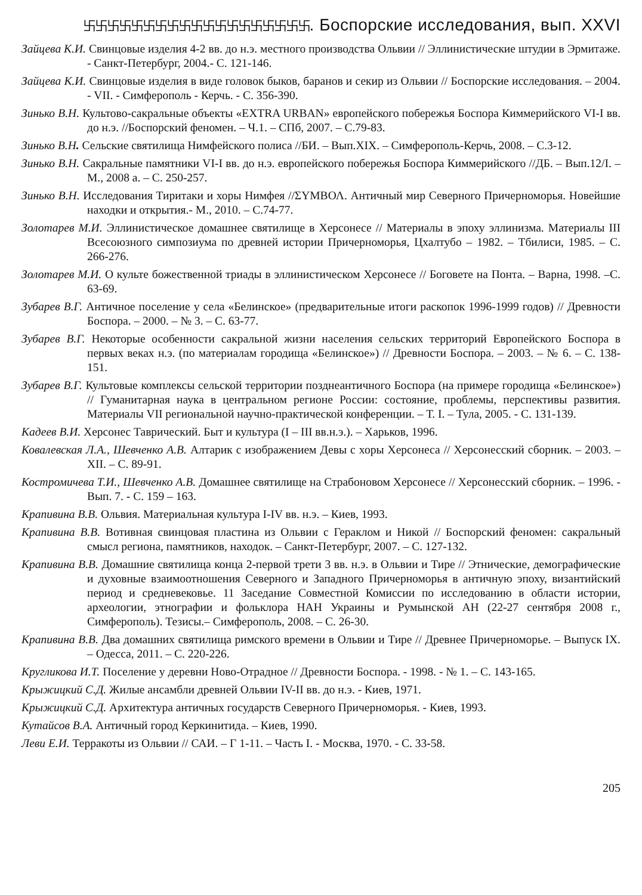卐卐卐卐卐卐卐卐卐卐卐卐卐卐卐卐卐卐卐. Боспорские исследования, вып. XXVI
Зайцева К.И. Свинцовые изделия 4-2 вв. до н.э. местного производства Ольвии // Эллинистические штудии в Эрмитаже. - Санкт-Петербург, 2004.- С. 121-146.
Зайцева К.И. Свинцовые изделия в виде головок быков, баранов и секир из Ольвии // Боспорские исследования. – 2004. - VII. - Симферополь - Керчь. - С. 356-390.
Зинько В.Н. Культово-сакральные объекты «EXTRA URBAN» европейского побережья Боспора Киммерийского VI-I вв. до н.э. //Боспорский феномен. – Ч.1. – СПб, 2007. – С.79-83.
Зинько В.Н. Сельские святилища Нимфейского полиса //БИ. – Вып.XIX. – Симферополь-Керчь, 2008. – С.3-12.
Зинько В.Н. Сакральные памятники VI-I вв. до н.э. европейского побережья Боспора Киммерийского //ДБ. – Вып.12/I. – М., 2008 а. – С. 250-257.
Зинько В.Н. Исследования Тиритаки и хоры Нимфея //ΣΥΜΒΟΛ. Античный мир Северного Причерноморья. Новейшие находки и открытия.- М., 2010. – С.74-77.
Золотарев М.И. Эллинистическое домашнее святилище в Херсонесе // Материалы в эпоху эллинизма. Материалы III Всесоюзного симпозиума по древней истории Причерноморья, Цхалтубо – 1982. – Тбилиси, 1985. – С. 266-276.
Золотарев М.И. О культе божественной триады в эллинистическом Херсонесе // Боговете на Понта. – Варна, 1998. –С. 63-69.
Зубарев В.Г. Античное поселение у села «Белинское» (предварительные итоги раскопок 1996-1999 годов) // Древности Боспора. – 2000. – № 3. – С. 63-77.
Зубарев В.Г. Некоторые особенности сакральной жизни населения сельских территорий Европейского Боспора в первых веках н.э. (по материалам городища «Белинское») // Древности Боспора. – 2003. – № 6. – С. 138-151.
Зубарев В.Г. Культовые комплексы сельской территории позднеантичного Боспора (на примере городища «Белинское») // Гуманитарная наука в центральном регионе России: состояние, проблемы, перспективы развития. Материалы VII региональной научно-практической конференции. – Т. I. – Тула, 2005. - С. 131-139.
Кадеев В.И. Херсонес Таврический. Быт и культура (I – III вв.н.э.). – Харьков, 1996.
Ковалевская Л.А., Шевченко А.В. Алтарик с изображением Девы с хоры Херсонеса // Херсонесский сборник. – 2003. – XII. – С. 89-91.
Костромичева Т.И., Шевченко А.В. Домашнее святилище на Страбоновом Херсонесе // Херсонесский сборник. – 1996. - Вып. 7. - С. 159 – 163.
Крапивина В.В. Ольвия. Материальная культура I-IV вв. н.э. – Киев, 1993.
Крапивина В.В. Вотивная свинцовая пластина из Ольвии с Гераклом и Никой // Боспорский феномен: сакральный смысл региона, памятников, находок. – Санкт-Петербург, 2007. – С. 127-132.
Крапивина В.В. Домашние святилища конца 2-первой трети 3 вв. н.э. в Ольвии и Тире // Этнические, демографические и духовные взаимоотношения Северного и Западного Причерноморья в античную эпоху, византийский период и средневековье. 11 Заседание Совместной Комиссии по исследованию в области истории, археологии, этнографии и фольклора НАН Украины и Румынской АН (22-27 сентября 2008 г., Симферополь). Тезисы.– Симферополь, 2008. – С. 26-30.
Крапивина В.В. Два домашних святилища римского времени в Ольвии и Тире // Древнее Причерноморье. – Выпуск IX. – Одесса, 2011. – С. 220-226.
Кругликова И.Т. Поселение у деревни Ново-Отрадное // Древности Боспора. - 1998. - № 1. – С. 143-165.
Крыжицкий С.Д. Жилые ансамбли древней Ольвии IV-II вв. до н.э. - Киев, 1971.
Крыжицкий С.Д. Архитектура античных государств Северного Причерноморья. - Киев, 1993.
Кутайсов В.А. Античный город Керкинитида. – Киев, 1990.
Леви Е.И. Терракоты из Ольвии // САИ. – Г 1-11. – Часть I. - Москва, 1970. - С. 33-58.
205